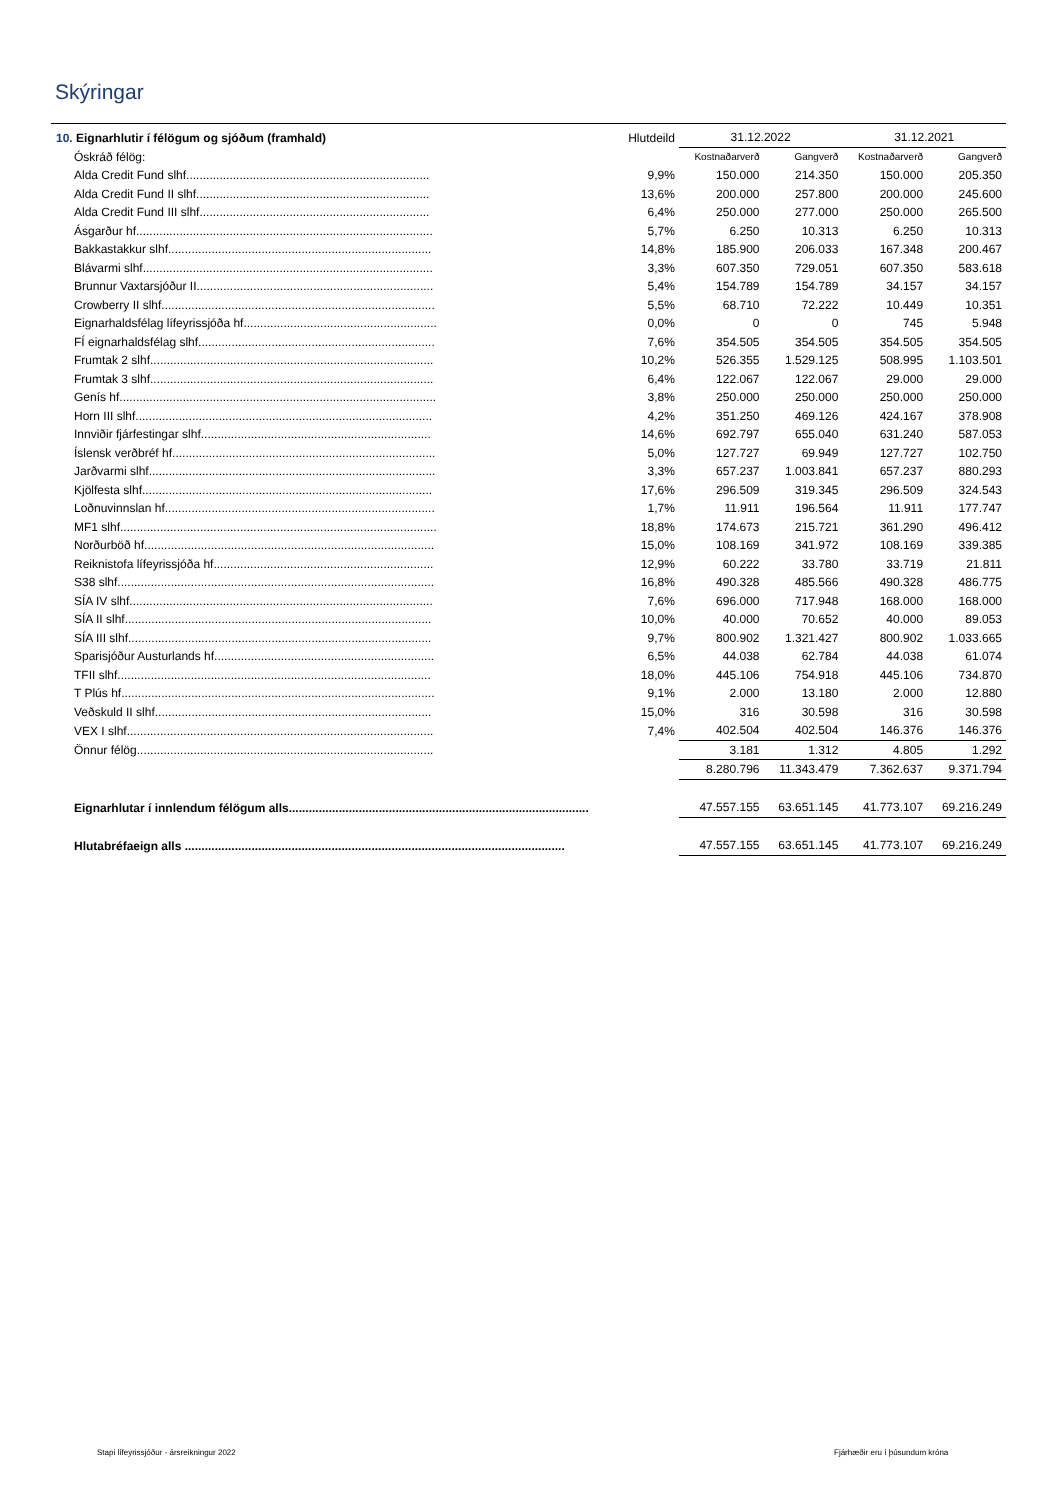Skýringar
| 10. Eignarhlutir í félögum og sjóðum (framhald) | Hlutdeild | 31.12.2022 | | 31.12.2021 | |
| --- | --- | --- | --- | --- | --- |
| Óskráð félög: | | Kostnaðarverð | Gangverð | Kostnaðarverð | Gangverð |
| Alda Credit Fund slhf......................................................................... | 9,9% | 150.000 | 214.350 | 150.000 | 205.350 |
| Alda Credit Fund II slhf...................................................................... | 13,6% | 200.000 | 257.800 | 200.000 | 245.600 |
| Alda Credit Fund III slhf..................................................................... | 6,4% | 250.000 | 277.000 | 250.000 | 265.500 |
| Ásgarður hf......................................................................................... | 5,7% | 6.250 | 10.313 | 6.250 | 10.313 |
| Bakkastakkur slhf............................................................................... | 14,8% | 185.900 | 206.033 | 167.348 | 200.467 |
| Blávarmi slhf....................................................................................... | 3,3% | 607.350 | 729.051 | 607.350 | 583.618 |
| Brunnur Vaxtarsjóður II....................................................................... | 5,4% | 154.789 | 154.789 | 34.157 | 34.157 |
| Crowberry II slhf.................................................................................. | 5,5% | 68.710 | 72.222 | 10.449 | 10.351 |
| Eignarhaldsfélag lífeyrissjóða hf.......................................................... | 0,0% | 0 | 0 | 745 | 5.948 |
| FÍ eignarhaldsfélag slhf....................................................................... | 7,6% | 354.505 | 354.505 | 354.505 | 354.505 |
| Frumtak 2 slhf..................................................................................... | 10,2% | 526.355 | 1.529.125 | 508.995 | 1.103.501 |
| Frumtak 3 slhf..................................................................................... | 6,4% | 122.067 | 122.067 | 29.000 | 29.000 |
| Genís hf............................................................................................... | 3,8% | 250.000 | 250.000 | 250.000 | 250.000 |
| Horn III slhf......................................................................................... | 4,2% | 351.250 | 469.126 | 424.167 | 378.908 |
| Innviðir fjárfestingar slhf..................................................................... | 14,6% | 692.797 | 655.040 | 631.240 | 587.053 |
| Íslensk verðbréf hf............................................................................... | 5,0% | 127.727 | 69.949 | 127.727 | 102.750 |
| Jarðvarmi slhf...................................................................................... | 3,3% | 657.237 | 1.003.841 | 657.237 | 880.293 |
| Kjölfesta slhf....................................................................................... | 17,6% | 296.509 | 319.345 | 296.509 | 324.543 |
| Loðnuvinnslan hf................................................................................. | 1,7% | 11.911 | 196.564 | 11.911 | 177.747 |
| MF1 slhf............................................................................................... | 18,8% | 174.673 | 215.721 | 361.290 | 496.412 |
| Norðurböð hf....................................................................................... | 15,0% | 108.169 | 341.972 | 108.169 | 339.385 |
| Reiknistofa lífeyrissjóða hf.................................................................. | 12,9% | 60.222 | 33.780 | 33.719 | 21.811 |
| S38 slhf............................................................................................... | 16,8% | 490.328 | 485.566 | 490.328 | 486.775 |
| SÍA IV slhf........................................................................................... | 7,6% | 696.000 | 717.948 | 168.000 | 168.000 |
| SÍA II slhf............................................................................................ | 10,0% | 40.000 | 70.652 | 40.000 | 89.053 |
| SÍA III slhf........................................................................................... | 9,7% | 800.902 | 1.321.427 | 800.902 | 1.033.665 |
| Sparisjóður Austurlands hf.................................................................. | 6,5% | 44.038 | 62.784 | 44.038 | 61.074 |
| TFII slhf.............................................................................................. | 18,0% | 445.106 | 754.918 | 445.106 | 734.870 |
| T Plús hf.............................................................................................. | 9,1% | 2.000 | 13.180 | 2.000 | 12.880 |
| Veðskuld II slhf................................................................................... | 15,0% | 316 | 30.598 | 316 | 30.598 |
| VEX I slhf............................................................................................ | 7,4% | 402.504 | 402.504 | 146.376 | 146.376 |
| Önnur félög......................................................................................... | | 3.181 | 1.312 | 4.805 | 1.292 |
| | | 8.280.796 | 11.343.479 | 7.362.637 | 9.371.794 |
| Eignarhlutar í innlendum félögum alls.......................................................................................... | | 47.557.155 | 63.651.145 | 41.773.107 | 69.216.249 |
| Hlutabréfaeign alls .................................................................................................................. | | 47.557.155 | 63.651.145 | 41.773.107 | 69.216.249 |
Stapi lífeyrissjóður - ársreikningur 2022
Fjárhæðir eru í þúsundum króna